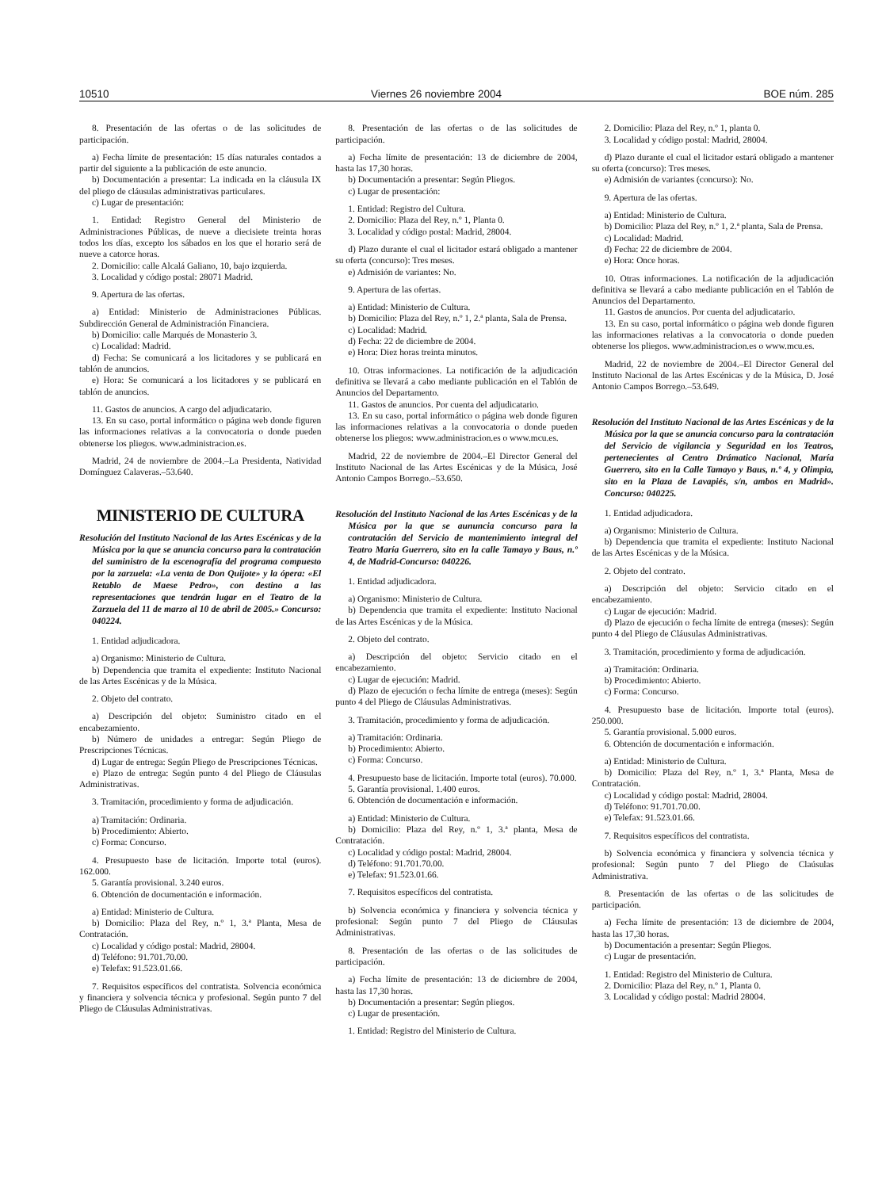10510 Viernes 26 noviembre 2004 BOE núm. 285
8. Presentación de las ofertas o de las solicitudes de participación.
a) Fecha límite de presentación: 15 días naturales contados a partir del siguiente a la publicación de este anuncio.
b) Documentación a presentar: La indicada en la cláusula IX del pliego de cláusulas administrativas particulares.
c) Lugar de presentación:
1. Entidad: Registro General del Ministerio de Administraciones Públicas, de nueve a diecisiete treinta horas todos los días, excepto los sábados en los que el horario será de nueve a catorce horas.
2. Domicilio: calle Alcalá Galiano, 10, bajo izquierda.
3. Localidad y código postal: 28071 Madrid.
9. Apertura de las ofertas.
a) Entidad: Ministerio de Administraciones Públicas. Subdirección General de Administración Financiera.
b) Domicilio: calle Marqués de Monasterio 3.
c) Localidad: Madrid.
d) Fecha: Se comunicará a los licitadores y se publicará en tablón de anuncios.
e) Hora: Se comunicará a los licitadores y se publicará en tablón de anuncios.
11. Gastos de anuncios. A cargo del adjudicatario.
13. En su caso, portal informático o página web donde figuren las informaciones relativas a la convocatoria o donde pueden obtenerse los pliegos. www.administracion.es.
Madrid, 24 de noviembre de 2004.–La Presidenta, Natividad Domínguez Calaveras.–53.640.
MINISTERIO DE CULTURA
Resolución del Instituto Nacional de las Artes Escénicas y de la Música por la que se anuncia concurso para la contratación del suministro de la escenografía del programa compuesto por la zarzuela: «La venta de Don Quijote» y la ópera: «El Retablo de Maese Pedro», con destino a las representaciones que tendrán lugar en el Teatro de la Zarzuela del 11 de marzo al 10 de abril de 2005.» Concurso: 040224.
1. Entidad adjudicadora.
a) Organismo: Ministerio de Cultura.
b) Dependencia que tramita el expediente: Instituto Nacional de las Artes Escénicas y de la Música.
2. Objeto del contrato.
a) Descripción del objeto: Suministro citado en el encabezamiento.
b) Número de unidades a entregar: Según Pliego de Prescripciones Técnicas.
d) Lugar de entrega: Según Pliego de Prescripciones Técnicas.
e) Plazo de entrega: Según punto 4 del Pliego de Cláusulas Administrativas.
3. Tramitación, procedimiento y forma de adjudicación.
a) Tramitación: Ordinaria.
b) Procedimiento: Abierto.
c) Forma: Concurso.
4. Presupuesto base de licitación. Importe total (euros). 162.000.
5. Garantía provisional. 3.240 euros.
6. Obtención de documentación e información.
a) Entidad: Ministerio de Cultura.
b) Domicilio: Plaza del Rey, n.º 1, 3.ª Planta, Mesa de Contratación.
c) Localidad y código postal: Madrid, 28004.
d) Teléfono: 91.701.70.00.
e) Telefax: 91.523.01.66.
7. Requisitos específicos del contratista. Solvencia económica y financiera y solvencia técnica y profesional. Según punto 7 del Pliego de Cláusulas Administrativas.
8. Presentación de las ofertas o de las solicitudes de participación.
a) Fecha límite de presentación: 13 de diciembre de 2004, hasta las 17,30 horas.
b) Documentación a presentar: Según Pliegos.
c) Lugar de presentación:
1. Entidad: Registro del Cultura.
2. Domicilio: Plaza del Rey, n.º 1, Planta 0.
3. Localidad y código postal: Madrid, 28004.
d) Plazo durante el cual el licitador estará obligado a mantener su oferta (concurso): Tres meses.
e) Admisión de variantes: No.
9. Apertura de las ofertas.
a) Entidad: Ministerio de Cultura.
b) Domicilio: Plaza del Rey, n.º 1, 2.ª planta, Sala de Prensa.
c) Localidad: Madrid.
d) Fecha: 22 de diciembre de 2004.
e) Hora: Diez horas treinta minutos.
10. Otras informaciones. La notificación de la adjudicación definitiva se llevará a cabo mediante publicación en el Tablón de Anuncios del Departamento.
11. Gastos de anuncios. Por cuenta del adjudicatario.
13. En su caso, portal informático o página web donde figuren las informaciones relativas a la convocatoria o donde pueden obtenerse los pliegos: www.administracion.es o www.mcu.es.
Madrid, 22 de noviembre de 2004.–El Director General del Instituto Nacional de las Artes Escénicas y de la Música, José Antonio Campos Borrego.–53.650.
Resolución del Instituto Nacional de las Artes Escénicas y de la Música por la que se aununcia concurso para la contratación del Servicio de mantenimiento integral del Teatro María Guerrero, sito en la calle Tamayo y Baus, n.º 4, de Madrid-Concurso: 040226.
1. Entidad adjudicadora.
a) Organismo: Ministerio de Cultura.
b) Dependencia que tramita el expediente: Instituto Nacional de las Artes Escénicas y de la Música.
2. Objeto del contrato.
a) Descripción del objeto: Servicio citado en el encabezamiento.
c) Lugar de ejecución: Madrid.
d) Plazo de ejecución o fecha límite de entrega (meses): Según punto 4 del Pliego de Cláusulas Administrativas.
3. Tramitación, procedimiento y forma de adjudicación.
a) Tramitación: Ordinaria.
b) Procedimiento: Abierto.
c) Forma: Concurso.
4. Presupuesto base de licitación. Importe total (euros). 70.000.
5. Garantía provisional. 1.400 euros.
6. Obtención de documentación e información.
a) Entidad: Ministerio de Cultura.
b) Domicilio: Plaza del Rey, n.º 1, 3.ª planta, Mesa de Contratación.
c) Localidad y código postal: Madrid, 28004.
d) Teléfono: 91.701.70.00.
e) Telefax: 91.523.01.66.
7. Requisitos específicos del contratista.
b) Solvencia económica y financiera y solvencia técnica y profesional: Según punto 7 del Pliego de Cláusulas Administrativas.
8. Presentación de las ofertas o de las solicitudes de participación.
a) Fecha límite de presentación: 13 de diciembre de 2004, hasta las 17,30 horas.
b) Documentación a presentar: Según pliegos.
c) Lugar de presentación.
1. Entidad: Registro del Ministerio de Cultura.
2. Domicilio: Plaza del Rey, n.º 1, planta 0.
3. Localidad y código postal: Madrid, 28004.
d) Plazo durante el cual el licitador estará obligado a mantener su oferta (concurso): Tres meses.
e) Admisión de variantes (concurso): No.
9. Apertura de las ofertas.
a) Entidad: Ministerio de Cultura.
b) Domicilio: Plaza del Rey, n.º 1, 2.ª planta, Sala de Prensa.
c) Localidad: Madrid.
d) Fecha: 22 de diciembre de 2004.
e) Hora: Once horas.
10. Otras informaciones. La notificación de la adjudicación definitiva se llevará a cabo mediante publicación en el Tablón de Anuncios del Departamento.
11. Gastos de anuncios. Por cuenta del adjudicatario.
13. En su caso, portal informático o página web donde figuren las informaciones relativas a la convocatoria o donde pueden obtenerse los pliegos. www.administracion.es o www.mcu.es.
Madrid, 22 de noviembre de 2004.–El Director General del Instituto Nacional de las Artes Escénicas y de la Música, D. José Antonio Campos Borrego.–53.649.
Resolución del Instituto Nacional de las Artes Escénicas y de la Música por la que se anuncia concurso para la contratación del Servicio de vigilancia y Seguridad en los Teatros, pertenecientes al Centro Drámatico Nacional, María Guerrero, sito en la Calle Tamayo y Baus, n.º 4, y Olimpia, sito en la Plaza de Lavapiés, s/n, ambos en Madrid». Concurso: 040225.
1. Entidad adjudicadora.
a) Organismo: Ministerio de Cultura.
b) Dependencia que tramita el expediente: Instituto Nacional de las Artes Escénicas y de la Música.
2. Objeto del contrato.
a) Descripción del objeto: Servicio citado en el encabezamiento.
c) Lugar de ejecución: Madrid.
d) Plazo de ejecución o fecha límite de entrega (meses): Según punto 4 del Pliego de Cláusulas Administrativas.
3. Tramitación, procedimiento y forma de adjudicación.
a) Tramitación: Ordinaria.
b) Procedimiento: Abierto.
c) Forma: Concurso.
4. Presupuesto base de licitación. Importe total (euros). 250.000.
5. Garantía provisional. 5.000 euros.
6. Obtención de documentación e información.
a) Entidad: Ministerio de Cultura.
b) Domicilio: Plaza del Rey, n.º 1, 3.ª Planta, Mesa de Contratación.
c) Localidad y código postal: Madrid, 28004.
d) Teléfono: 91.701.70.00.
e) Telefax: 91.523.01.66.
7. Requisitos específicos del contratista.
b) Solvencia económica y financiera y solvencia técnica y profesional: Según punto 7 del Pliego de Claúsulas Administrativa.
8. Presentación de las ofertas o de las solicitudes de participación.
a) Fecha límite de presentación: 13 de diciembre de 2004, hasta las 17,30 horas.
b) Documentación a presentar: Según Pliegos.
c) Lugar de presentación.
1. Entidad: Registro del Ministerio de Cultura.
2. Domicilio: Plaza del Rey, n.º 1, Planta 0.
3. Localidad y código postal: Madrid 28004.